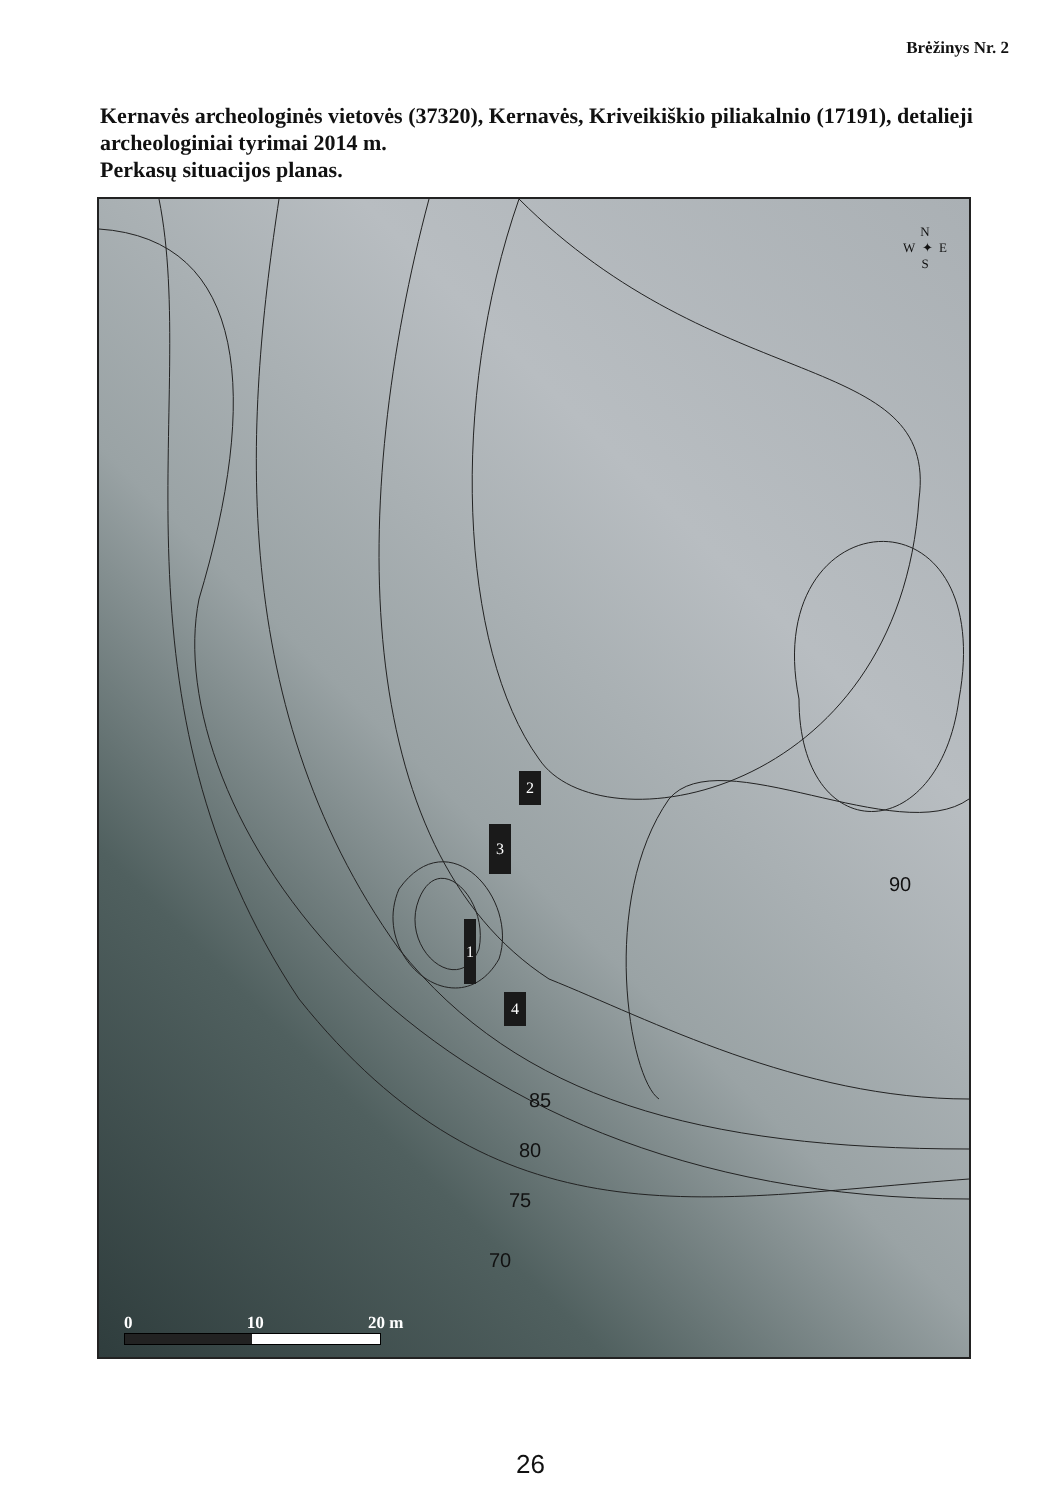Brėžinys Nr. 2
Kernavės archeologinės vietovės (37320), Kernavės, Kriveikiškio piliakalnio (17191), detalieji archeologiniai tyrimai 2014 m.
Perkasų situacijos planas.
N
W ✦ E
S
2
3
1
4
90
85
80
75
70
0 10 20 m
26